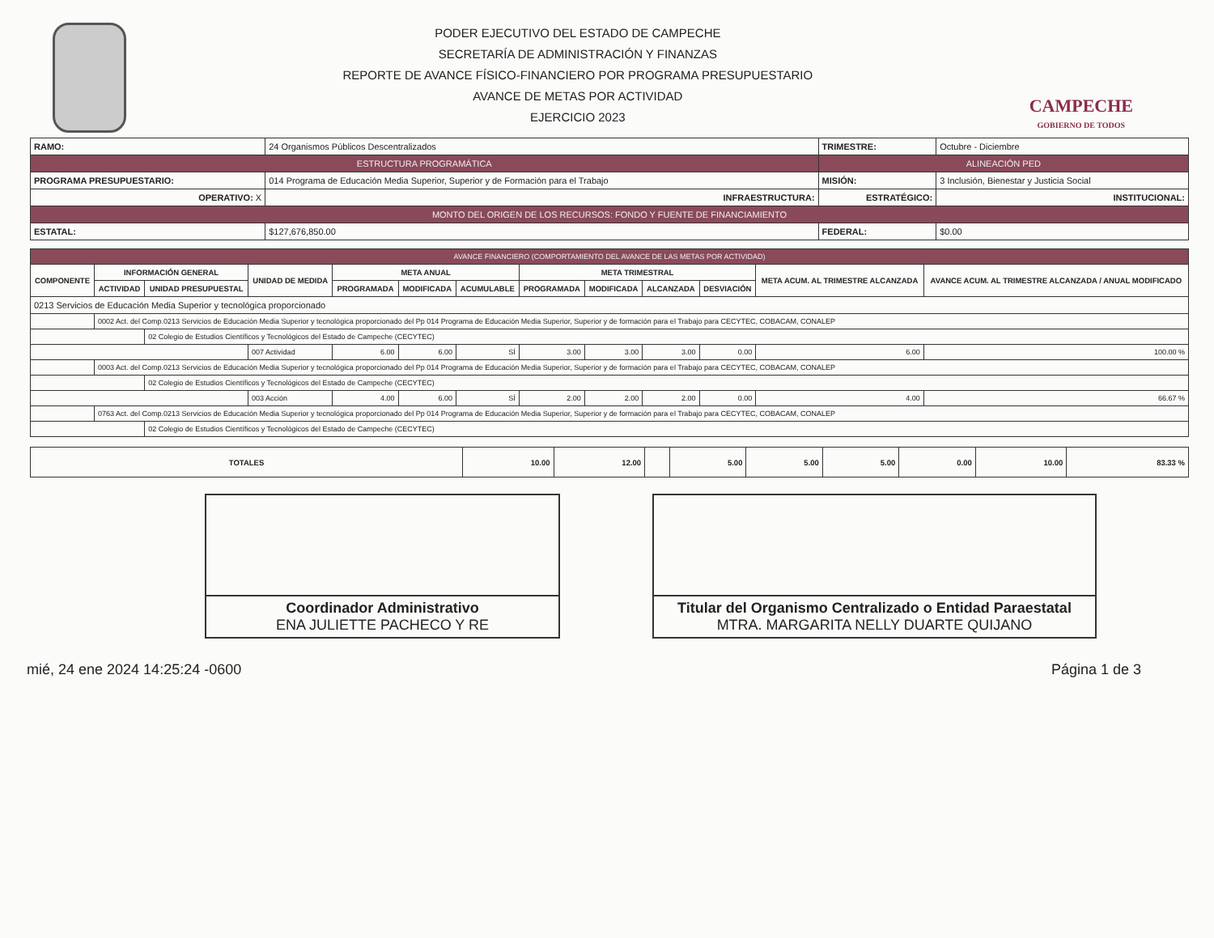PODER EJECUTIVO DEL ESTADO DE CAMPECHE
SECRETARÍA DE ADMINISTRACIÓN Y FINANZAS
REPORTE DE AVANCE FÍSICO-FINANCIERO POR PROGRAMA PRESUPUESTARIO
AVANCE DE METAS POR ACTIVIDAD
EJERCICIO 2023
CAMPECHE
GOBIERNO DE TODOS
| RAMO: | 24 Organismos Públicos Descentralizados | | TRIMESTRE: | Octubre - Diciembre | |
| ESTRUCTURA PROGRAMÁTICA | | | ALINEACIÓN PED | | |
| PROGRAMA PRESUPUESTARIO: | 014 Programa de Educación Media Superior, Superior y de Formación para el Trabajo | | MISIÓN: | 3 Inclusión, Bienestar y Justicia Social | |
| OPERATIVO: X | | INFRAESTRUCTURA: | ESTRATÉGICO: | | INSTITUCIONAL: |
| MONTO DEL ORIGEN DE LOS RECURSOS: FONDO Y FUENTE DE FINANCIAMIENTO | | | | | |
| ESTATAL: | $127,676,850.00 | | FEDERAL: | $0.00 | |
| AVANCE FINANCIERO (COMPORTAMIENTO DEL AVANCE DE LAS METAS POR ACTIVIDAD) | | | | | | | | | | | | |
| COMPONENTE | INFORMACIÓN GENERAL | | UNIDAD DE MEDIDA | META ANUAL | | | META TRIMESTRAL | | | | META ACUM. AL TRIMESTRE ALCANZADA | AVANCE ACUM. AL TRIMESTRE ALCANZADA / ANUAL MODIFICADO |
| | ACTIVIDAD | UNIDAD PRESUPUESTAL | | PROGRAMADA | MODIFICADA | ACUMULABLE | PROGRAMADA | MODIFICADA | ALCANZADA | DESVIACIÓN | | |
| 0213 Servicios de Educación Media Superior y tecnológica proporcionado | | | | | | | | | | | | |
| | 0002 Act. del Comp.0213 Servicios de Educación Media Superior y tecnológica proporcionado del Pp 014 Programa de Educación Media Superior, Superior y de formación para el Trabajo para CECYTEC, COBACAM, CONALEP | | | | | | | | | | | |
| | | 02 Colegio de Estudios Científicos y Tecnológicos del Estado de Campeche (CECYTEC) | | | | | | | | | | |
| | | | 007 Actividad | 6.00 | 6.00 | SÍ | 3.00 | 3.00 | 3.00 | 0.00 | 6.00 | 100.00 % |
| | 0003 Act. del Comp.0213 Servicios de Educación Media Superior y tecnológica proporcionado del Pp 014 Programa de Educación Media Superior, Superior y de formación para el Trabajo para CECYTEC, COBACAM, CONALEP | | | | | | | | | | | |
| | | 02 Colegio de Estudios Científicos y Tecnológicos del Estado de Campeche (CECYTEC) | | | | | | | | | | |
| | | | 003 Acción | 4.00 | 6.00 | SÍ | 2.00 | 2.00 | 2.00 | 0.00 | 4.00 | 66.67 % |
| | 0763 Act. del Comp.0213 Servicios de Educación Media Superior y tecnológica proporcionado del Pp 014 Programa de Educación Media Superior, Superior y de formación para el Trabajo para CECYTEC, COBACAM, CONALEP | | | | | | | | | | | |
| | | 02 Colegio de Estudios Científicos y Tecnológicos del Estado de Campeche (CECYTEC) | | | | | | | | | | |
| TOTALES | 10.00 | 12.00 | | 5.00 | 5.00 | 5.00 | 0.00 | 10.00 | 83.33 % |
| --- | --- | --- | --- | --- | --- | --- | --- | --- | --- |
Coordinador Administrativo
ENA JULIETTE PACHECO Y RE
Titular del Organismo Centralizado o Entidad Paraestatal
MTRA. MARGARITA NELLY DUARTE QUIJANO
mié, 24 ene 2024 14:25:24 -0600 Página 1 de 3